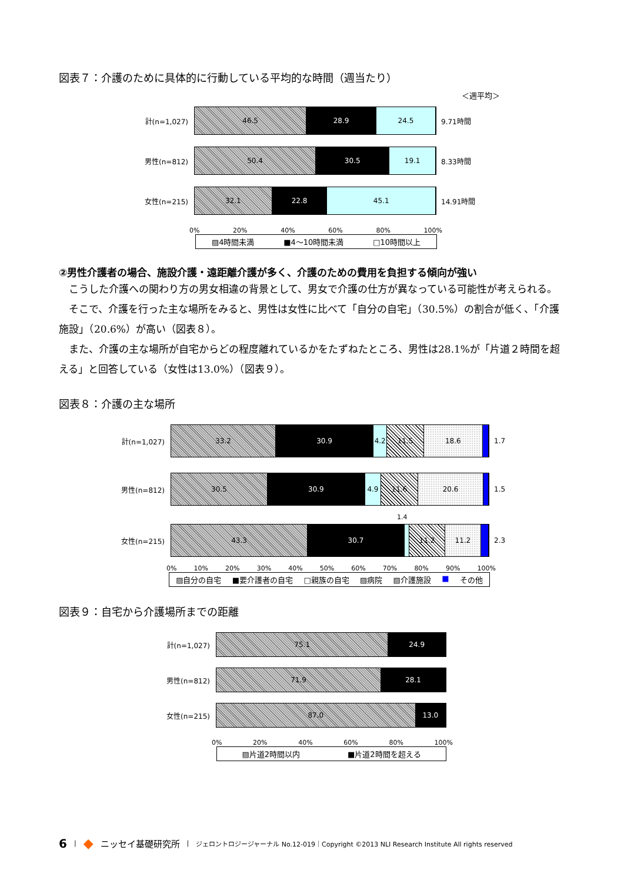図表７：介護のために具体的に行動している平均的な時間（週当たり）
＜週平均＞
計(n=1,027)
46.5 28.9 24.5
9.71時間
男性(n=812)
50.4 30.5 19.1
8.33時間
女性(n=215)
32.1 22.8 45.1
14.91時間
0% 20% 40% 60% 80% 100%
▨4時間未満 ■4～10時間未満 □10時間以上
②男性介護者の場合、施設介護・遠距離介護が多く、介護のための費用を負担する傾向が強い
こうした介護への関わり方の男女相違の背景として、男女で介護の仕方が異なっている可能性が考えられる。
そこで、介護を行った主な場所をみると、男性は女性に比べて「自分の自宅」（30.5%）の割合が低く、「介護施設」（20.6%）が高い（図表８）。
また、介護の主な場所が自宅からどの程度離れているかをたずねたところ、男性は28.1%が「片道２時間を超える」と回答している（女性は13.0%）（図表９）。
図表８：介護の主な場所
計(n=1,027)
33.2 30.9 4.2 11.5 18.6
1.7
男性(n=812)
30.5 30.9 4.9 11.6 20.6
1.5
1.4
女性(n=215)
43.3 30.7 11.2 11.2
2.3
0% 10% 20% 30% 40% 50% 60% 70% 80% 90% 100%
▨自分の自宅 ■要介護者の自宅 □親族の自宅 ▨病院 ▧介護施設 ■ その他
図表９：自宅から介護場所までの距離
計(n=1,027)
75.1 24.9
男性(n=812)
71.9 28.1
女性(n=215)
87.0 13.0
0% 20% 40% 60% 80% 100%
▨片道2時間以内 ■片道2時間を超える
6 | ◆ ニッセイ基礎研究所 | ジェロントロジージャーナル No.12-019｜Copyright ©2013 NLI Research Institute All rights reserved